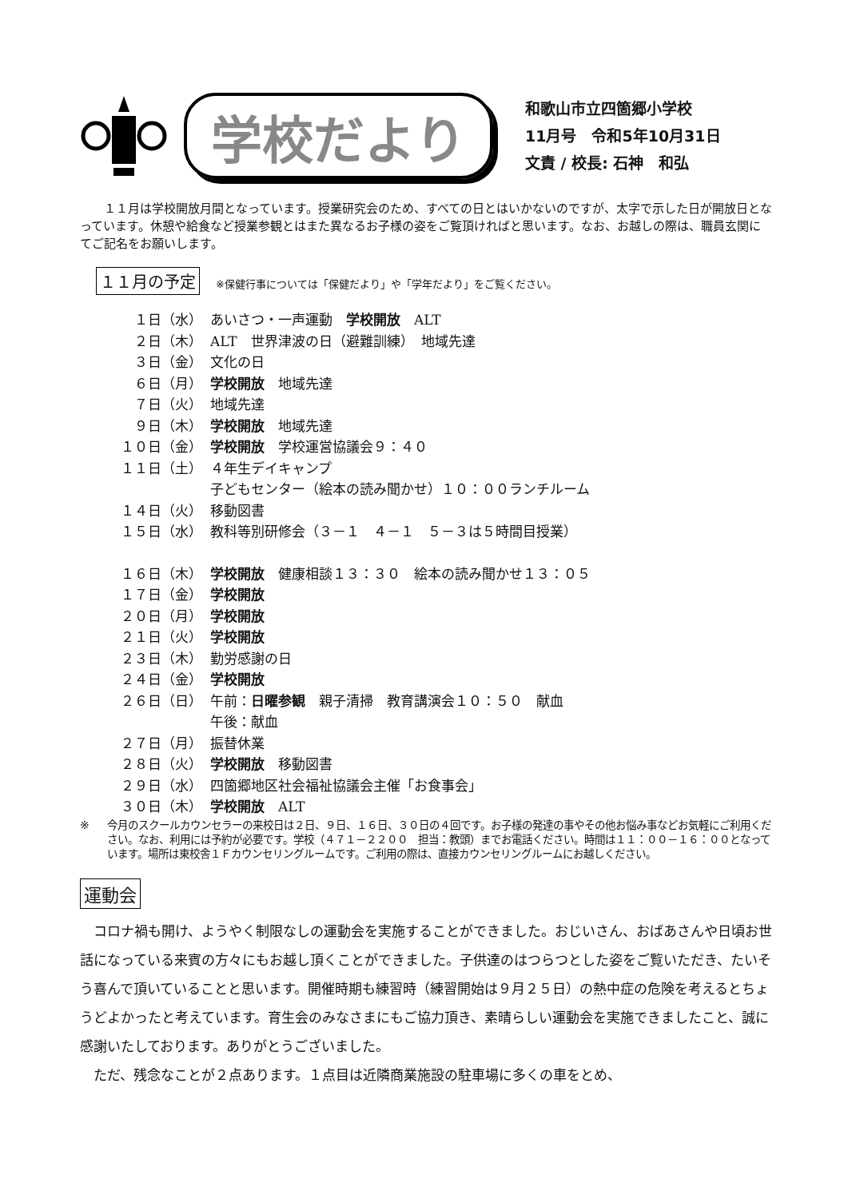学校だより
和歌山市立四箇郷小学校
11月号　令和5年10月31日
文責 / 校長: 石神　和弘
１１月は学校開放月間となっています。授業研究会のため、すべての日とはいかないのですが、太字で示した日が開放日となっています。休憩や給食など授業参観とはまた異なるお子様の姿をご覧頂ければと思います。なお、お越しの際は、職員玄関にてご記名をお願いします。
１１月の予定 ※保健行事については「保健だより」や「学年だより」をご覧ください。
１日（水） あいさつ・一声運動　学校開放　ALT
２日（木） ALT　世界津波の日（避難訓練）　地域先達
３日（金） 文化の日
６日（月） 学校開放　地域先達
７日（火） 地域先達
９日（木） 学校開放　地域先達
１０日（金） 学校開放　学校運営協議会９：４０
１１日（土） ４年生デイキャンプ
子どもセンター（絵本の読み聞かせ）１０：００ランチルーム
１４日（火） 移動図書
１５日（水） 教科等別研修会（３－１　４－１　５－３は５時間目授業）
１６日（木） 学校開放　健康相談１３：３０　絵本の読み聞かせ１３：０５
１７日（金） 学校開放
２０日（月） 学校開放
２１日（火） 学校開放
２３日（木） 勤労感謝の日
２４日（金） 学校開放
２６日（日） 午前：日曜参観　親子清掃　教育講演会１０：５０　献血
午後：献血
２７日（月） 振替休業
２８日（火） 学校開放　移動図書
２９日（水） 四箇郷地区社会福祉協議会主催「お食事会」
３０日（木） 学校開放　ALT
※ 今月のスクールカウンセラーの来校日は２日、９日、１６日、３０日の４回です。お子様の発達の事やその他お悩み事などお気軽にご利用ください。なお、利用には予約が必要です。学校（４７１－２２００　担当：教頭）までお電話ください。時間は１１：００－１６：００となっています。場所は東校舎１Ｆカウンセリングルームです。ご利用の際は、直接カウンセリングルームにお越しください。
運動会
コロナ禍も開け、ようやく制限なしの運動会を実施することができました。おじいさん、おばあさんや日頃お世話になっている来賓の方々にもお越し頂くことができました。子供達のはつらつとした姿をご覧いただき、たいそう喜んで頂いていることと思います。開催時期も練習時（練習開始は９月２５日）の熱中症の危険を考えるとちょうどよかったと考えています。育生会のみなさまにもご協力頂き、素晴らしい運動会を実施できましたこと、誠に感謝いたしております。ありがとうございました。
ただ、残念なことが２点あります。１点目は近隣商業施設の駐車場に多くの車をとめ、